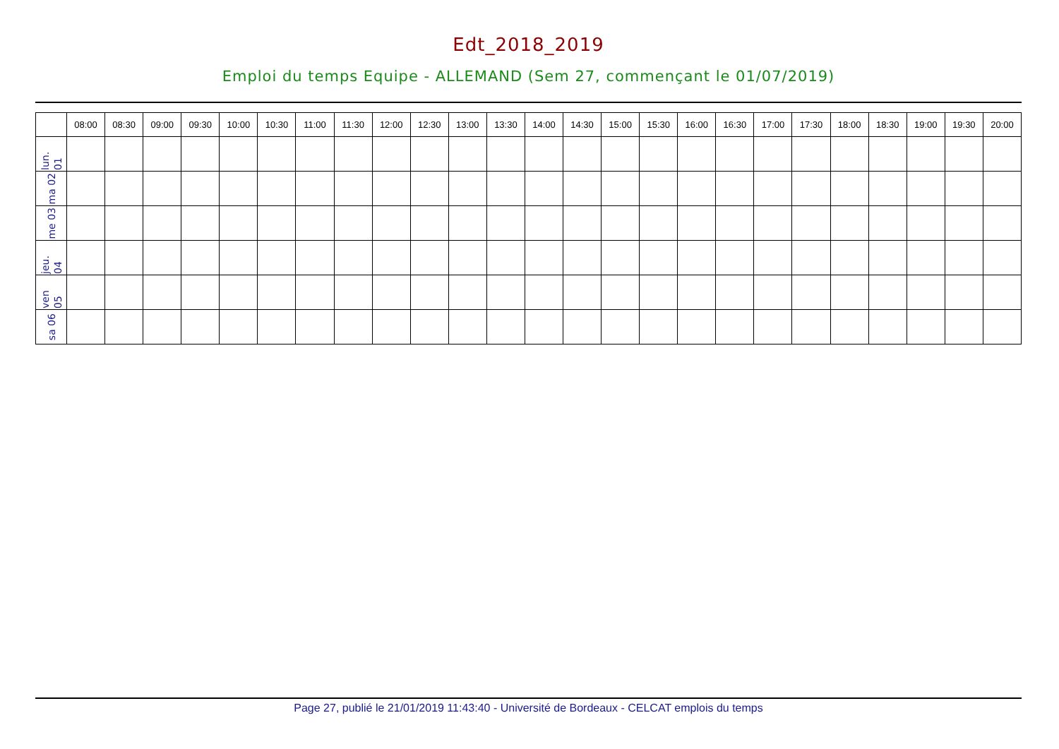Edt_2018_2019
Emploi du temps Equipe - ALLEMAND (Sem 27, commençant le 01/07/2019)
| | 08:00 | 08:30 | 09:00 | 09:30 | 10:00 | 10:30 | 11:00 | 11:30 | 12:00 | 12:30 | 13:00 | 13:30 | 14:00 | 14:30 | 15:00 | 15:30 | 16:00 | 16:30 | 17:00 | 17:30 | 18:00 | 18:30 | 19:00 | 19:30 | 20:00 |
| --- | --- | --- | --- | --- | --- | --- | --- | --- | --- | --- | --- | --- | --- | --- | --- | --- | --- | --- | --- | --- | --- | --- | --- | --- | --- |
| lun. 01 | | | | | | | | | | | | | | | | | | | | | | | | | |
| ma 02 | | | | | | | | | | | | | | | | | | | | | | | | | |
| me 03 | | | | | | | | | | | | | | | | | | | | | | | | | |
| jeu. 04 | | | | | | | | | | | | | | | | | | | | | | | | | |
| ven 05 | | | | | | | | | | | | | | | | | | | | | | | | | |
| sa 06 | | | | | | | | | | | | | | | | | | | | | | | | | |
Page 27, publié le 21/01/2019 11:43:40 - Université de Bordeaux - CELCAT emplois du temps